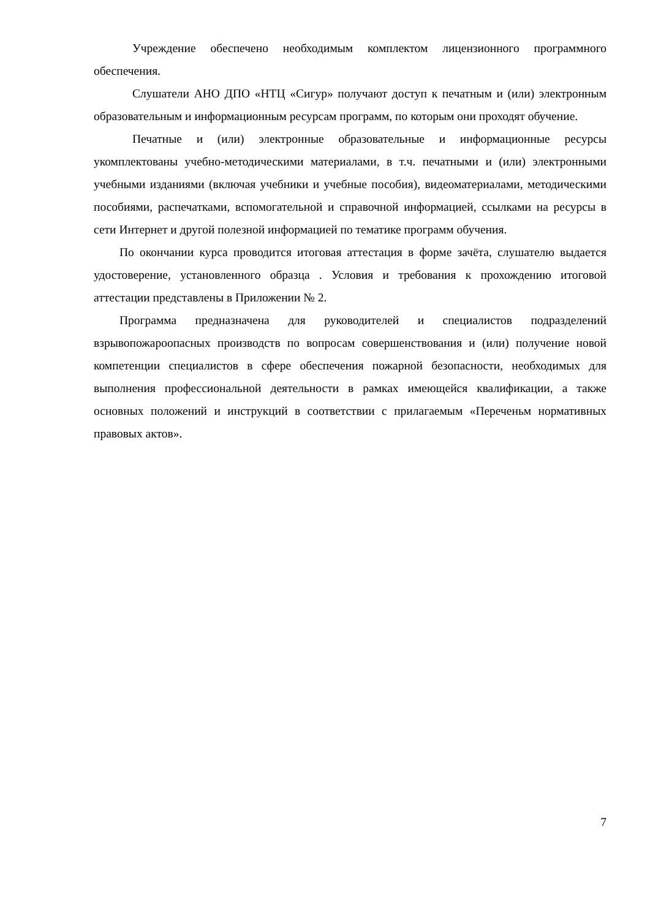Учреждение обеспечено необходимым комплектом лицензионного программного обеспечения.
Слушатели АНО ДПО «НТЦ «Сигур» получают доступ к печатным и (или) электронным образовательным и информационным ресурсам программ, по которым они проходят обучение.
Печатные и (или) электронные образовательные и информационные ресурсы укомплектованы учебно-методическими материалами, в т.ч. печатными и (или) электронными учебными изданиями (включая учебники и учебные пособия), видеоматериалами, методическими пособиями, распечатками, вспомогательной и справочной информацией, ссылками на ресурсы в сети Интернет и другой полезной информацией по тематике программ обучения.
По окончании курса проводится итоговая аттестация в форме зачёта, слушателю выдается удостоверение, установленного образца . Условия и требования к прохождению итоговой аттестации представлены в Приложении № 2.
Программа предназначена для руководителей и специалистов подразделений взрывопожароопасных производств по вопросам совершенствования и (или) получение новой компетенции специалистов в сфере обеспечения пожарной безопасности, необходимых для выполнения профессиональной деятельности в рамках имеющейся квалификации, а также основных положений и инструкций в соответствии с прилагаемым «Переченьм нормативных правовых актов».
7